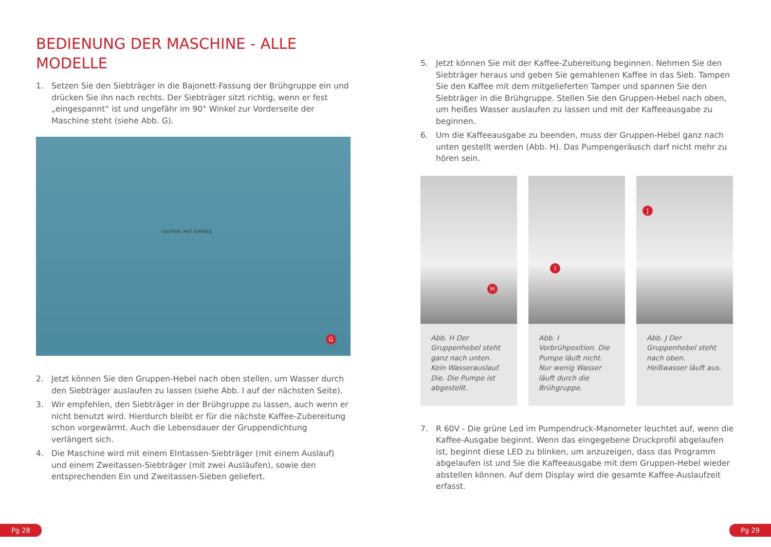BEDIENUNG DER MASCHINE - ALLE MODELLE
1. Setzen Sie den Siebträger in die Bajonett-Fassung der Brühgruppe ein und drücken Sie ihn nach rechts. Der Siebträger sitzt richtig, wenn er fest „eingespannt“ ist und ungefähr im 90° Winkel zur Vorderseite der Maschine steht (siehe Abb. G).
CAUTION: HOT SURFACE
G
2. Jetzt können Sie den Gruppen-Hebel nach oben stellen, um Wasser durch den Siebträger auslaufen zu lassen (siehe Abb. I auf der nächsten Seite).
3. Wir empfehlen, den Siebträger in der Brühgruppe zu lassen, auch wenn er nicht benutzt wird. Hierdurch bleibt er für die nächste Kaffee-Zubereitung schon vorgewärmt. Auch die Lebensdauer der Gruppendichtung verlängert sich.
4. Die Maschine wird mit einem EIntassen-Siebträger (mit einem Auslauf) und einem Zweitassen-Siebträger (mit zwei Ausläufen), sowie den entsprechenden Ein und Zweitassen-Sieben geliefert.
5. Jetzt können Sie mit der Kaffee-Zubereitung beginnen. Nehmen Sie den Siebträger heraus und geben Sie gemahlenen Kaffee in das Sieb. Tampen Sie den Kaffee mit dem mitgelieferten Tamper und spannen Sie den Siebträger in die Brühgruppe. Stellen Sie den Gruppen-Hebel nach oben, um heißes Wasser auslaufen zu lassen und mit der Kaffeeausgabe zu beginnen.
6. Um die Kaffeeausgabe zu beenden, muss der Gruppen-Hebel ganz nach unten gestellt werden (Abb. H). Das Pumpengeräusch darf nicht mehr zu hören sein.
H
Abb. H Der Gruppenhebel steht ganz nach unten. Kein Wasserauslauf. Die. Die Pumpe ist abgestellt.
I
Abb. I Vorbrühposition. Die Pumpe läuft nicht. Nur wenig Wasser läuft durch die Brühgruppe.
J
Abb. J Der Gruppenhebel steht nach oben. Heißwasser läuft aus.
7. R 60V - Die grüne Led im Pumpendruck-Manometer leuchtet auf, wenn die Kaffee-Ausgabe beginnt. Wenn das eingegebene Druckprofil abgelaufen ist, beginnt diese LED zu blinken, um anzuzeigen, dass das Programm abgelaufen ist und Sie die Kaffeeausgabe mit dem Gruppen-Hebel wieder abstellen können. Auf dem Display wird die gesamte Kaffee-Auslaufzeit erfasst.
Pg 28 Pg 29